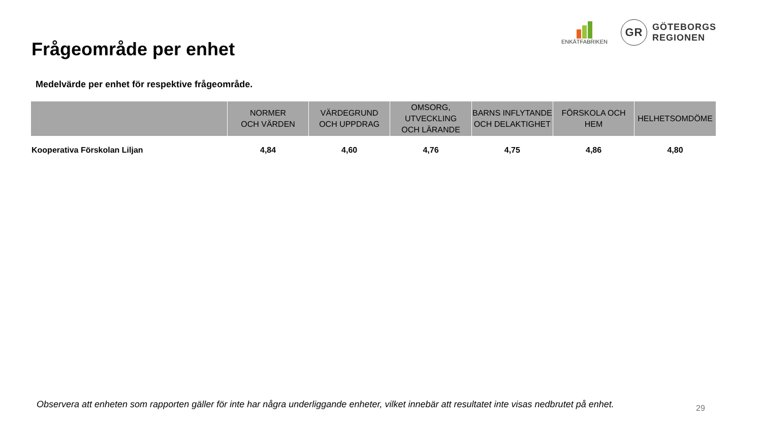Frågeområde per enhet
ENKÄTFABRIKEN
GR
GÖTEBORGS
REGIONEN
Medelvärde per enhet för respektive frågeområde.
| | NORMER OCH VÄRDEN | VÄRDEGRUND OCH UPPDRAG | OMSORG, UTVECKLING OCH LÄRANDE | BARNS INFLYTANDE OCH DELAKTIGHET | FÖRSKOLA OCH HEM | HELHETSOMDÖME |
| --- | --- | --- | --- | --- | --- | --- |
| Kooperativa Förskolan Liljan | 4,84 | 4,60 | 4,76 | 4,75 | 4,86 | 4,80 |
Observera att enheten som rapporten gäller för inte har några underliggande enheter, vilket innebär att resultatet inte visas nedbrutet på enhet.
29